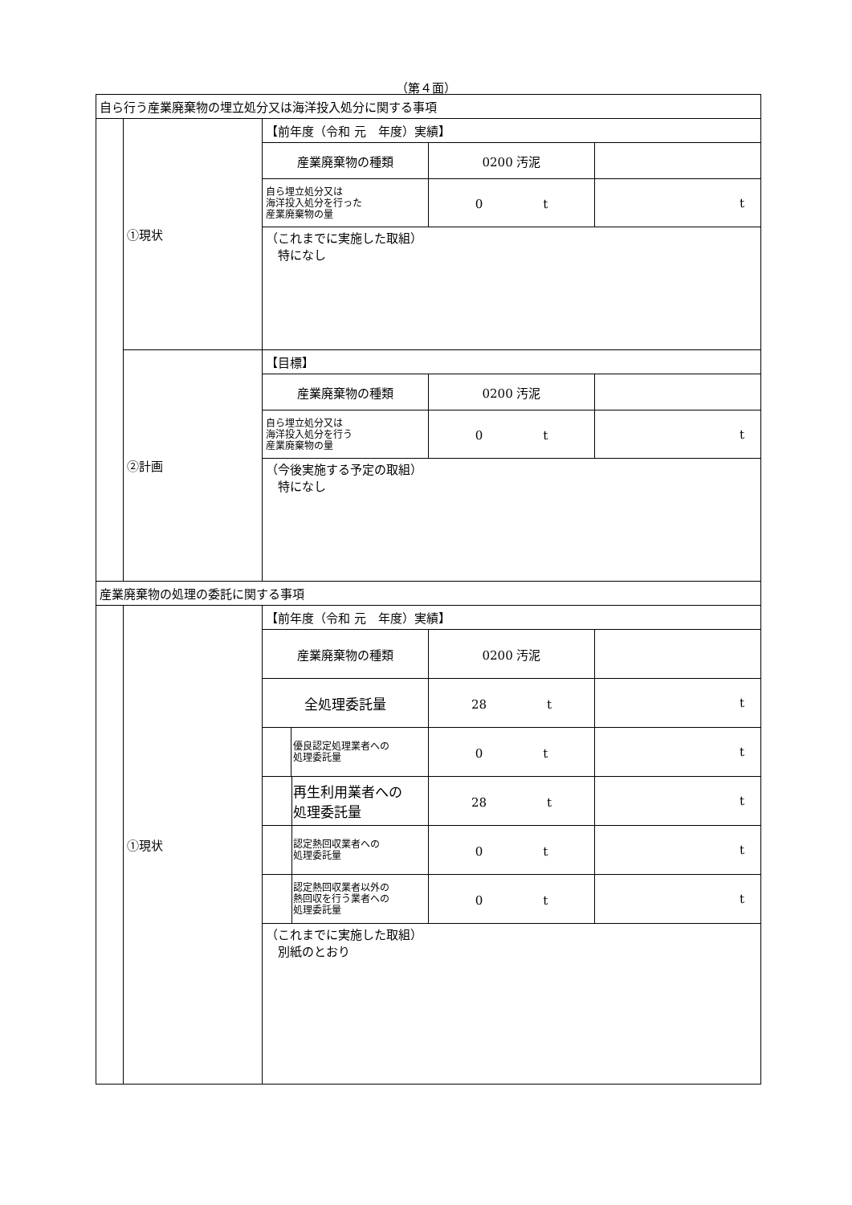（第４面）
| 自ら行う産業廃棄物の埋立処分又は海洋投入処分に関する事項 | | | | |
| | ①現状 | 【前年度（令和 元 年度）実績】 | | |
| | | 産業廃棄物の種類 | 0200 汚泥 | |
| | | 自ら埋立処分又は 海洋投入処分を行った 産業廃棄物の量 | 0 t | t |
| | | （これまでに実施した取組） 特になし | | |
| | ②計画 | 【目標】 | | |
| | | 産業廃棄物の種類 | 0200 汚泥 | |
| | | 自ら埋立処分又は 海洋投入処分を行う 産業廃棄物の量 | 0 t | t |
| | | （今後実施する予定の取組） 特になし | | |
| 産業廃棄物の処理の委託に関する事項 | | | | |
| | ①現状 | 【前年度（令和 元 年度）実績】 | | |
| | | 産業廃棄物の種類 | 0200 汚泥 | |
| | | 全処理委託量 | 28 t | t |
| | | 優良認定処理業者への 処理委託量 | 0 t | t |
| | | 再生利用業者への 処理委託量 | 28 t | t |
| | | 認定熱回収業者への 処理委託量 | 0 t | t |
| | | 認定熱回収業者以外の 熱回収を行う業者への 処理委託量 | 0 t | t |
| | | （これまでに実施した取組） 別紙のとおり | | |